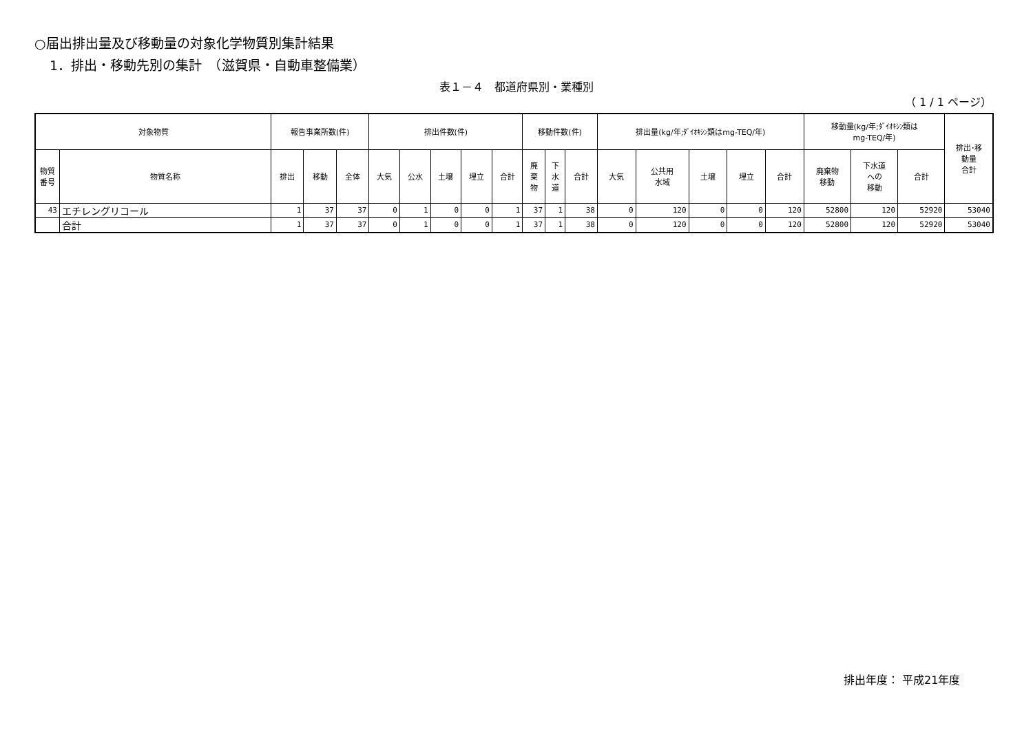○届出排出量及び移動量の対象化学物質別集計結果
1．排出・移動先別の集計　（滋賀県・自動車整備業）
表１－４　都道府県別・業種別
（ 1 / 1 ページ）
| 対象物質 | | 報告事業所数(件) | | | 排出件数(件) | | | | | 移動件数(件) | | | 排出量(kg/年;ﾀﾞｲｵｷｼﾝ類はmg-TEQ/年) | | | | | 移動量(kg/年;ﾀﾞｲｵｷｼﾝ類は mg-TEQ/年) | | | 排出･移 動量 合計 |
| --- | --- | --- | --- | --- | --- | --- | --- | --- | --- | --- | --- | --- | --- | --- | --- | --- | --- | --- | --- | --- | --- |
| 物質 番号 | 物質名称 | 排出 | 移動 | 全体 | 大気 | 公水 | 土壌 | 埋立 | 合計 | 廃 棄 物 | 下 水 道 | 合計 | 大気 | 公共用 水域 | 土壌 | 埋立 | 合計 | 廃棄物 移動 | 下水道 への 移動 | 合計 | |
| 43 | エチレングリコール | 1 | 37 | 37 | 0 | 1 | 0 | 0 | 1 | 37 | 1 | 38 | 0 | 120 | 0 | 0 | 120 | 52800 | 120 | 52920 | 53040 |
| | 合計 | 1 | 37 | 37 | 0 | 1 | 0 | 0 | 1 | 37 | 1 | 38 | 0 | 120 | 0 | 0 | 120 | 52800 | 120 | 52920 | 53040 |
排出年度： 平成21年度